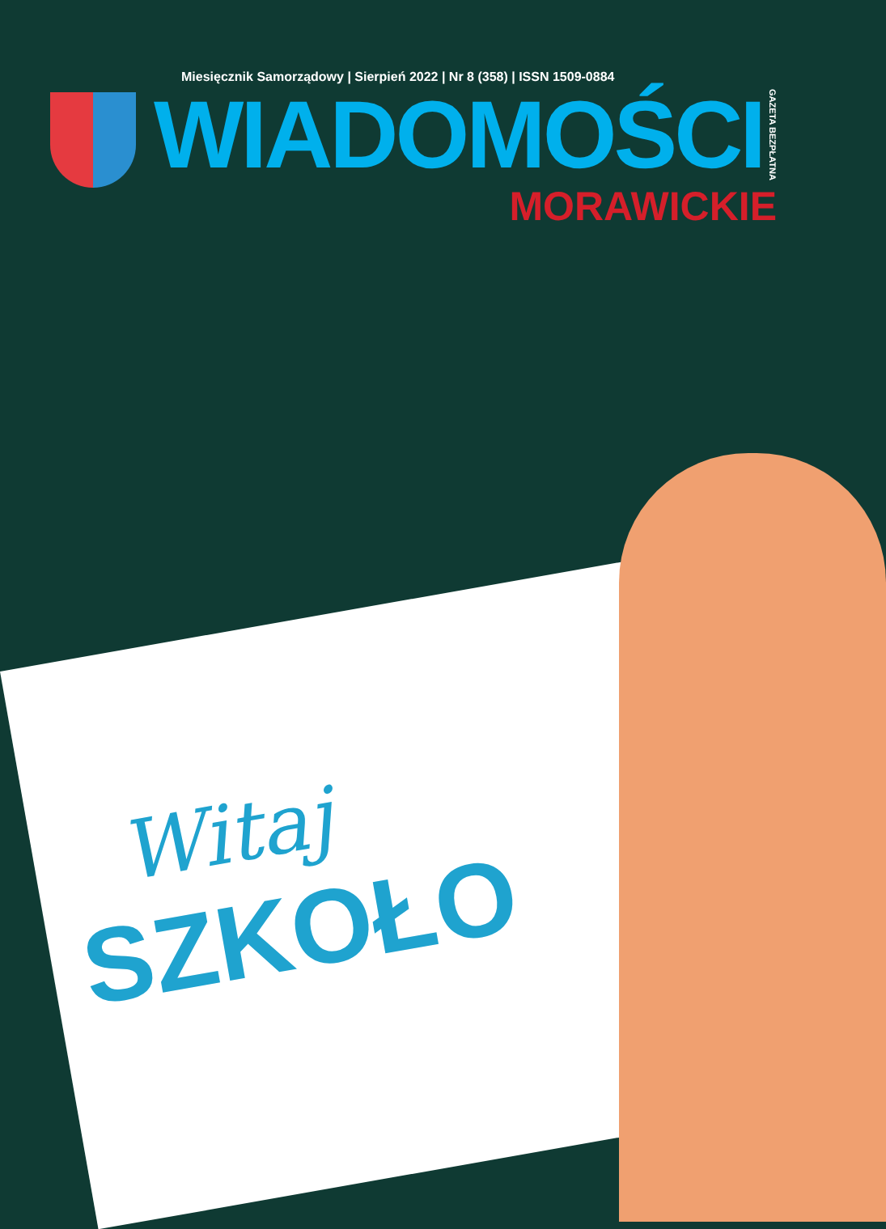Miesięcznik Samorządowy | Sierpień 2022 | Nr 8 (358) | ISSN 1509-0884
WIADOMOŚCI
GAZETA BEZPŁATNA
MORAWICKIE
Witaj
SZKOŁO